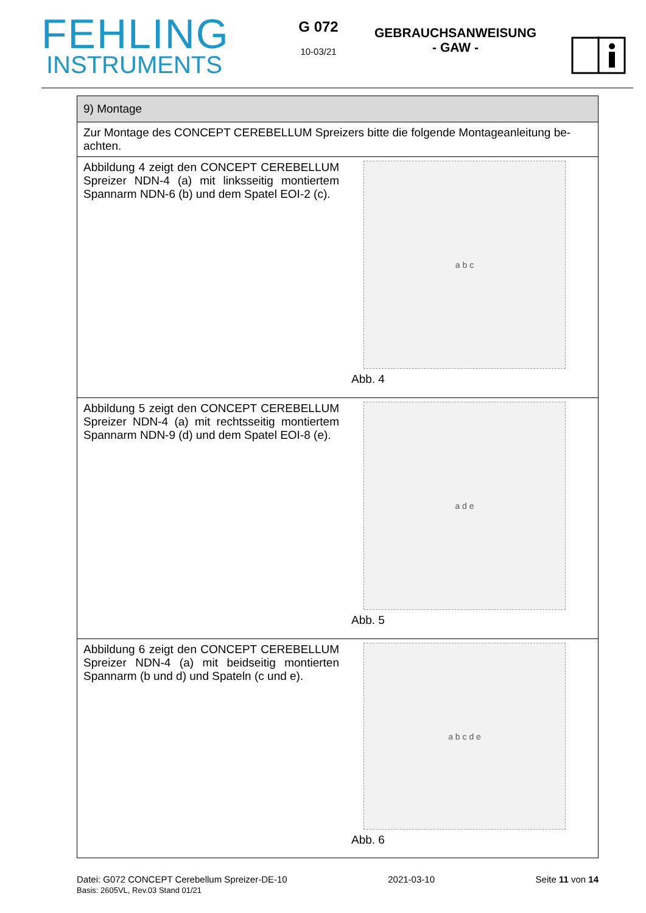FEHLING
INSTRUMENTS
G 072
10-03/21
GEBRAUCHSANWEISUNG
- GAW -
| 9) Montage | |
| Zur Montage des CONCEPT CEREBELLUM Spreizers bitte die folgende Montageanleitung be-achten. | |
| Abbildung 4 zeigt den CONCEPT CEREBELLUM Spreizer NDN-4 (a) mit linksseitig montiertem Spannarm NDN-6 (b) und dem Spatel EOI-2 (c). | a b c Abb. 4 |
| Abbildung 5 zeigt den CONCEPT CEREBELLUM Spreizer NDN-4 (a) mit rechtsseitig montiertem Spannarm NDN-9 (d) und dem Spatel EOI-8 (e). | a d e Abb. 5 |
| Abbildung 6 zeigt den CONCEPT CEREBELLUM Spreizer NDN-4 (a) mit beidseitig montierten Spannarm (b und d) und Spateln (c und e). | a b c d e Abb. 6 |
Datei: G072 CONCEPT Cerebellum Spreizer-DE-10
Basis: 2605VL, Rev.03 Stand 01/21
2021-03-10 Seite 11 von 14